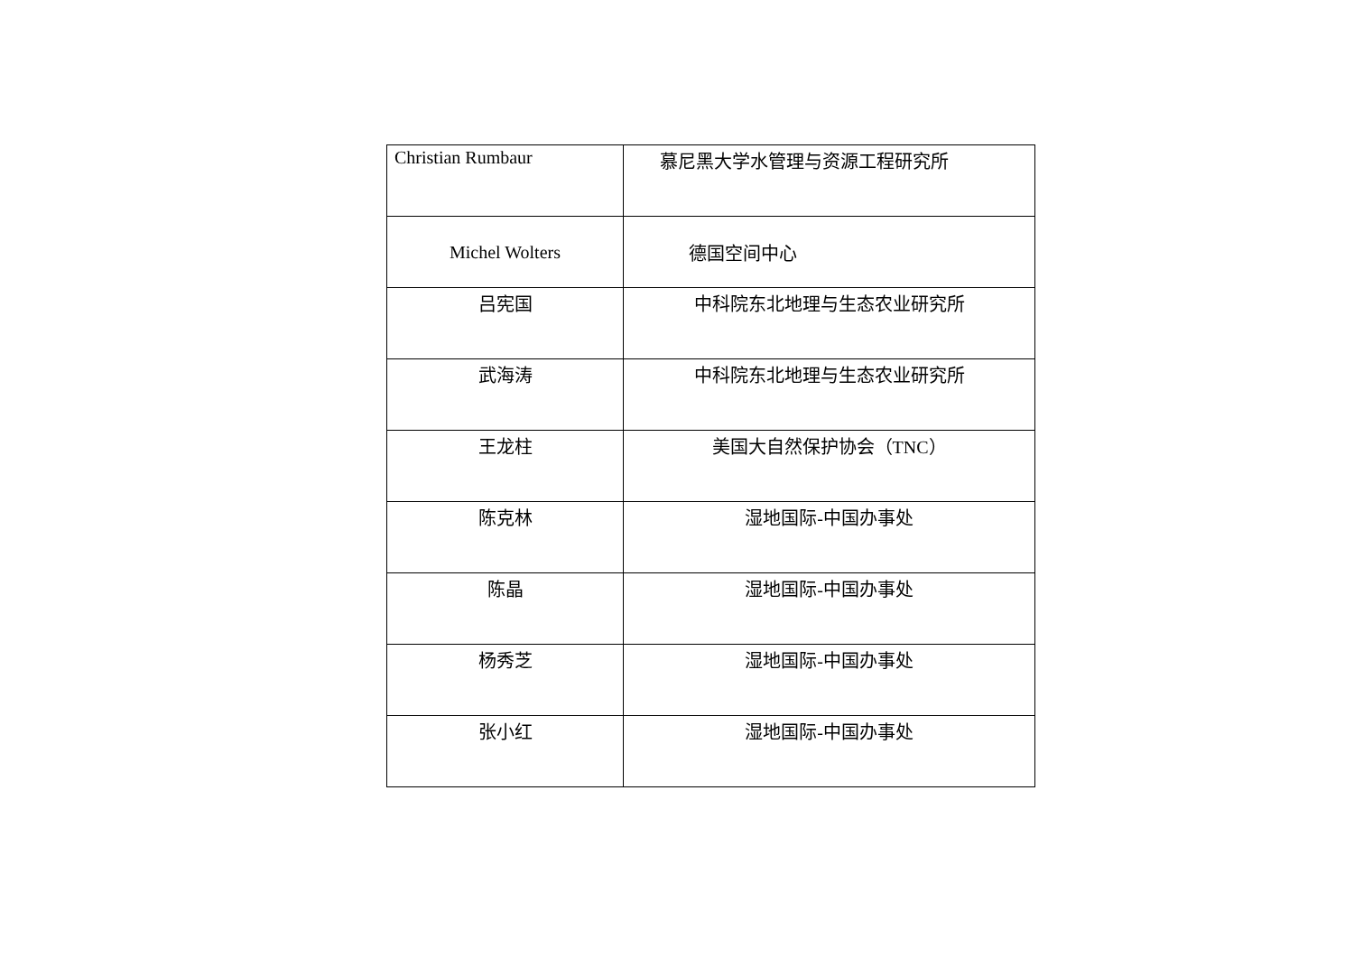| Christian Rumbaur | 慕尼黑大学水管理与资源工程研究所 |
| Michel Wolters | 德国空间中心 |
| 吕宪国 | 中科院东北地理与生态农业研究所 |
| 武海涛 | 中科院东北地理与生态农业研究所 |
| 王龙柱 | 美国大自然保护协会（TNC） |
| 陈克林 | 湿地国际-中国办事处 |
| 陈晶 | 湿地国际-中国办事处 |
| 杨秀芝 | 湿地国际-中国办事处 |
| 张小红 | 湿地国际-中国办事处 |